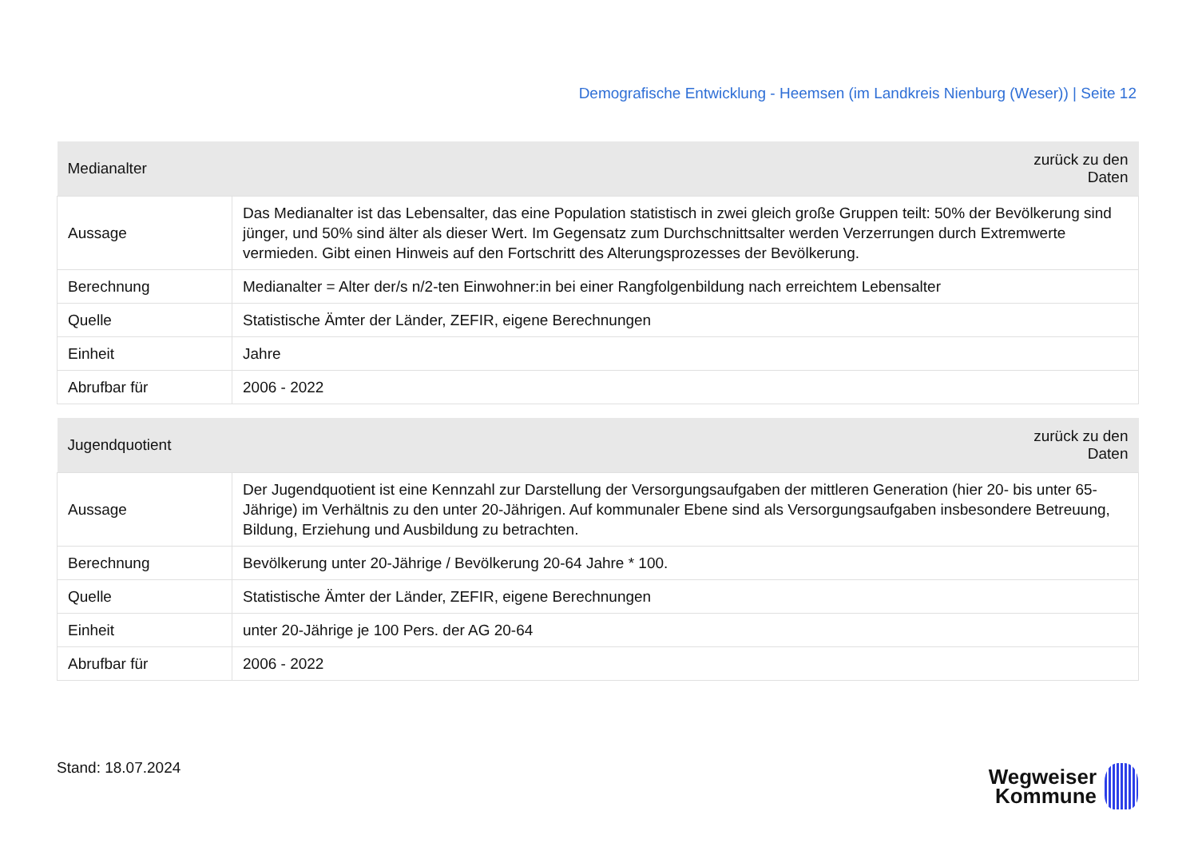Demografische Entwicklung - Heemsen (im Landkreis Nienburg (Weser)) | Seite 12
| Medianalter | zurück zu den Daten |
| --- | --- |
| Aussage | Das Medianalter ist das Lebensalter, das eine Population statistisch in zwei gleich große Gruppen teilt: 50% der Bevölkerung sind jünger, und 50% sind älter als dieser Wert. Im Gegensatz zum Durchschnittsalter werden Verzerrungen durch Extremwerte vermieden. Gibt einen Hinweis auf den Fortschritt des Alterungsprozesses der Bevölkerung. |
| Berechnung | Medianalter = Alter der/s n/2-ten Einwohner:in bei einer Rangfolgenbildung nach erreichtem Lebensalter |
| Quelle | Statistische Ämter der Länder, ZEFIR, eigene Berechnungen |
| Einheit | Jahre |
| Abrufbar für | 2006 - 2022 |
| Jugendquotient | zurück zu den Daten |
| --- | --- |
| Aussage | Der Jugendquotient ist eine Kennzahl zur Darstellung der Versorgungsaufgaben der mittleren Generation (hier 20- bis unter 65-Jährige) im Verhältnis zu den unter 20-Jährigen. Auf kommunaler Ebene sind als Versorgungsaufgaben insbesondere Betreuung, Bildung, Erziehung und Ausbildung zu betrachten. |
| Berechnung | Bevölkerung unter 20-Jährige / Bevölkerung 20-64 Jahre * 100. |
| Quelle | Statistische Ämter der Länder, ZEFIR, eigene Berechnungen |
| Einheit | unter 20-Jährige je 100 Pers. der AG 20-64 |
| Abrufbar für | 2006 - 2022 |
Stand: 18.07.2024
Wegweiser
Kommune